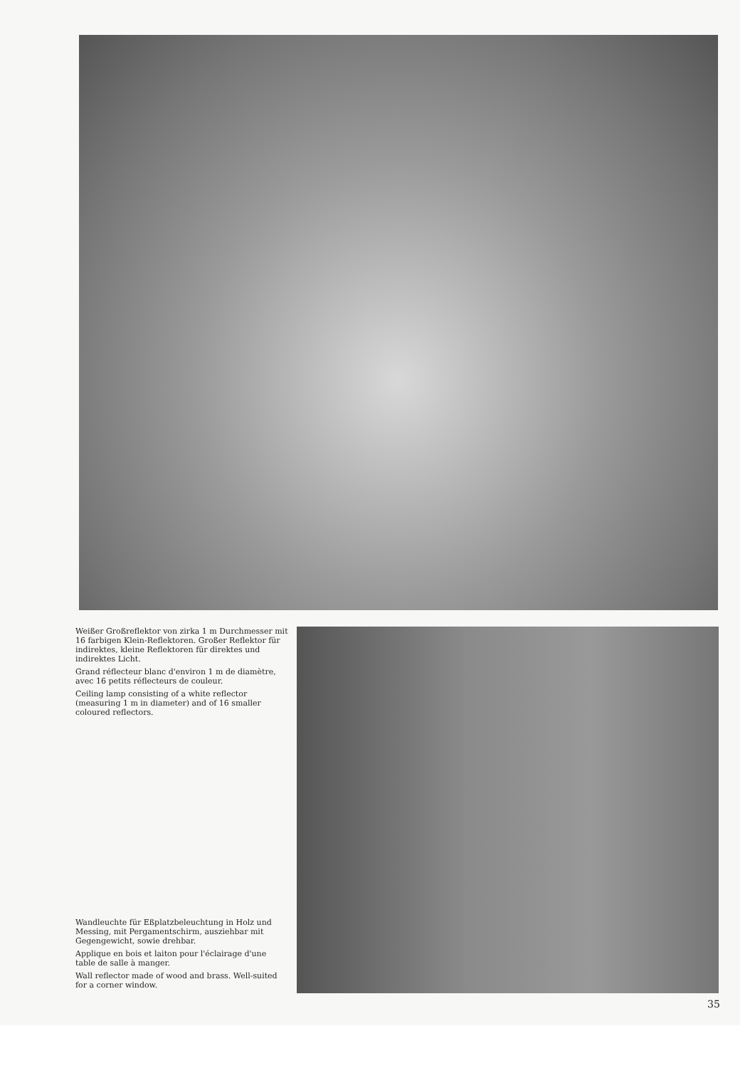Weißer Großreflektor von zirka 1 m Durchmesser mit 16 farbigen Klein-Reflektoren. Großer Reflektor für indirektes, kleine Reflektoren für direktes und indirektes Licht.
Grand réflecteur blanc d'environ 1 m de diamètre, avec 16 petits réflecteurs de couleur.
Ceiling lamp consisting of a white reflector (measuring 1 m in diameter) and of 16 smaller coloured reflectors.
Wandleuchte für Eßplatzbeleuchtung in Holz und Messing, mit Pergamentschirm, ausziehbar mit Gegengewicht, sowie drehbar.
Applique en bois et laiton pour l'éclairage d'une table de salle à manger.
Wall reflector made of wood and brass. Well-suited for a corner window.
35